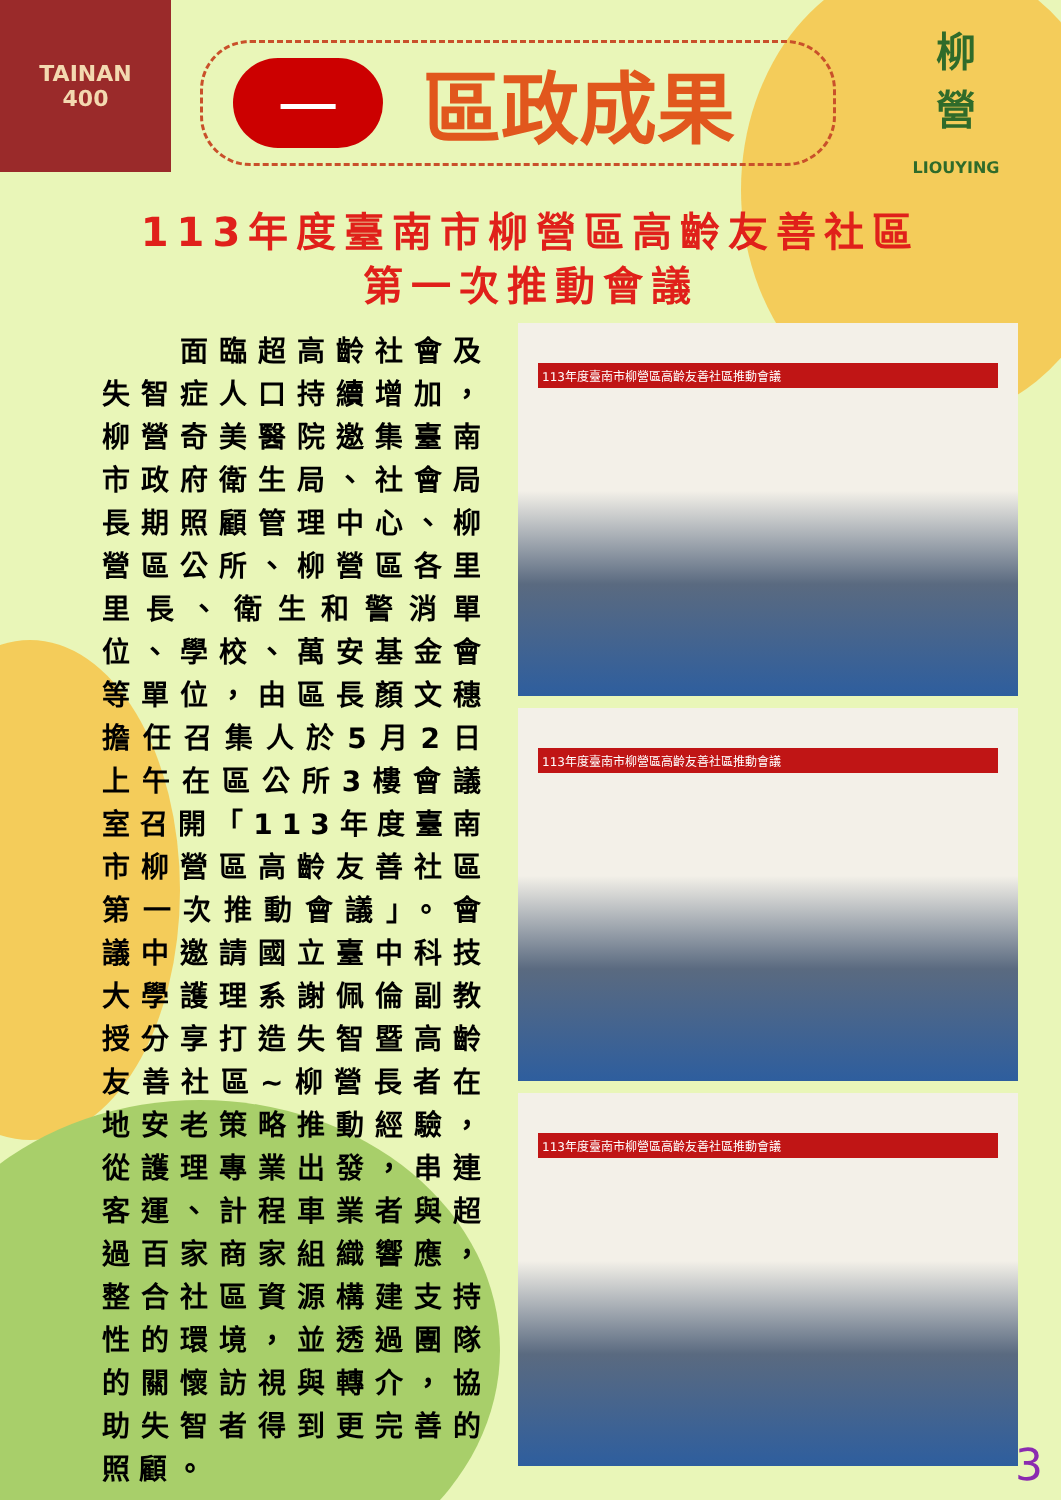TAINAN
400
一
區政成果
柳
營
LIOUYING
113年度臺南市柳營區高齡友善社區
第一次推動會議
　　面臨超高齡社會及失智症人口持續增加，柳營奇美醫院邀集臺南市政府衛生局、社會局長期照顧管理中心、柳營區公所、柳營區各里里長、衛生和警消單位、學校、萬安基金會等單位，由區長顏文穗擔任召集人於5月2日上午在區公所3樓會議室召開「113年度臺南市柳營區高齡友善社區第一次推動會議」。會議中邀請國立臺中科技大學護理系謝佩倫副教授分享打造失智暨高齡友善社區~柳營長者在地安老策略推動經驗，從護理專業出發，串連客運、計程車業者與超過百家商家組織響應，整合社區資源構建支持性的環境，並透過團隊的關懷訪視與轉介，協助失智者得到更完善的照顧。
113年度臺南市柳營區高齡友善社區推動會議
113年度臺南市柳營區高齡友善社區推動會議
113年度臺南市柳營區高齡友善社區推動會議
3